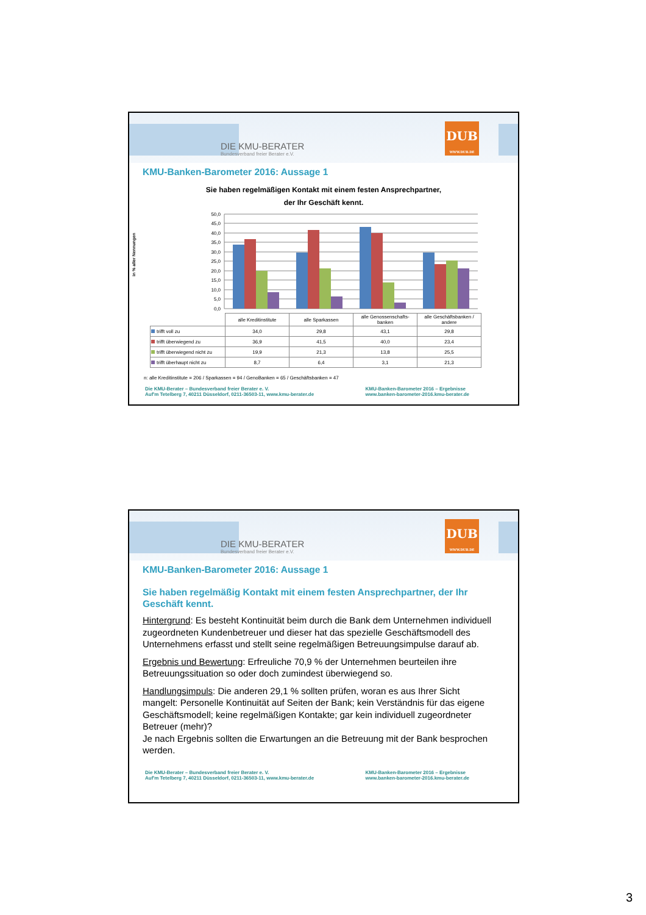DIE KMU-BERATER
Bundesverband freier Berater e.V.
DUB
WWW.DUB.DE
KMU-Banken-Barometer 2016: Aussage 1
Sie haben regelmäßigen Kontakt mit einem festen Ansprechpartner,
der Ihr Geschäft kennt.
in % aller Nennungen
50,0
45,0
40,0
35,0
30,0
25,0
20,0
15,0
10,0
5,0
0,0
| | alle Kreditinstitute | alle Sparkassen | alle Genossenschafts-banken | alle Geschäftsbanken / andere |
| trifft voll zu | 34,0 | 29,8 | 43,1 | 29,8 |
| trifft überwiegend zu | 36,9 | 41,5 | 40,0 | 23,4 |
| trifft überwiegend nicht zu | 19,9 | 21,3 | 13,8 | 25,5 |
| trifft überhaupt nicht zu | 8,7 | 6,4 | 3,1 | 21,3 |
n: alle Kreditinstitute = 206 / Sparkassen = 94 / GenoBanken = 65 / Geschäftsbanken = 47
Die KMU-Berater – Bundesverband freier Berater e. V.
Auf'm Tetelberg 7, 40211 Düsseldorf, 0211-36503-11, www.kmu-berater.de
KMU-Banken-Barometer 2016 – Ergebnisse
www.banken-barometer-2016.kmu-berater.de
DIE KMU-BERATER
Bundesverband freier Berater e.V.
DUB
WWW.DUB.DE
KMU-Banken-Barometer 2016: Aussage 1
Sie haben regelmäßig Kontakt mit einem festen Ansprechpartner, der Ihr Geschäft kennt.
Hintergrund: Es besteht Kontinuität beim durch die Bank dem Unternehmen individuell zugeordneten Kundenbetreuer und dieser hat das spezielle Geschäftsmodell des Unternehmens erfasst und stellt seine regelmäßigen Betreuungsimpulse darauf ab.
Ergebnis und Bewertung: Erfreuliche 70,9 % der Unternehmen beurteilen ihre Betreuungssituation so oder doch zumindest überwiegend so.
Handlungsimpuls: Die anderen 29,1 % sollten prüfen, woran es aus Ihrer Sicht mangelt: Personelle Kontinuität auf Seiten der Bank; kein Verständnis für das eigene Geschäftsmodell; keine regelmäßigen Kontakte; gar kein individuell zugeordneter Betreuer (mehr)?
Je nach Ergebnis sollten die Erwartungen an die Betreuung mit der Bank besprochen werden.
Die KMU-Berater – Bundesverband freier Berater e. V.
Auf'm Tetelberg 7, 40211 Düsseldorf, 0211-36503-11, www.kmu-berater.de
KMU-Banken-Barometer 2016 – Ergebnisse
www.banken-barometer-2016.kmu-berater.de
3